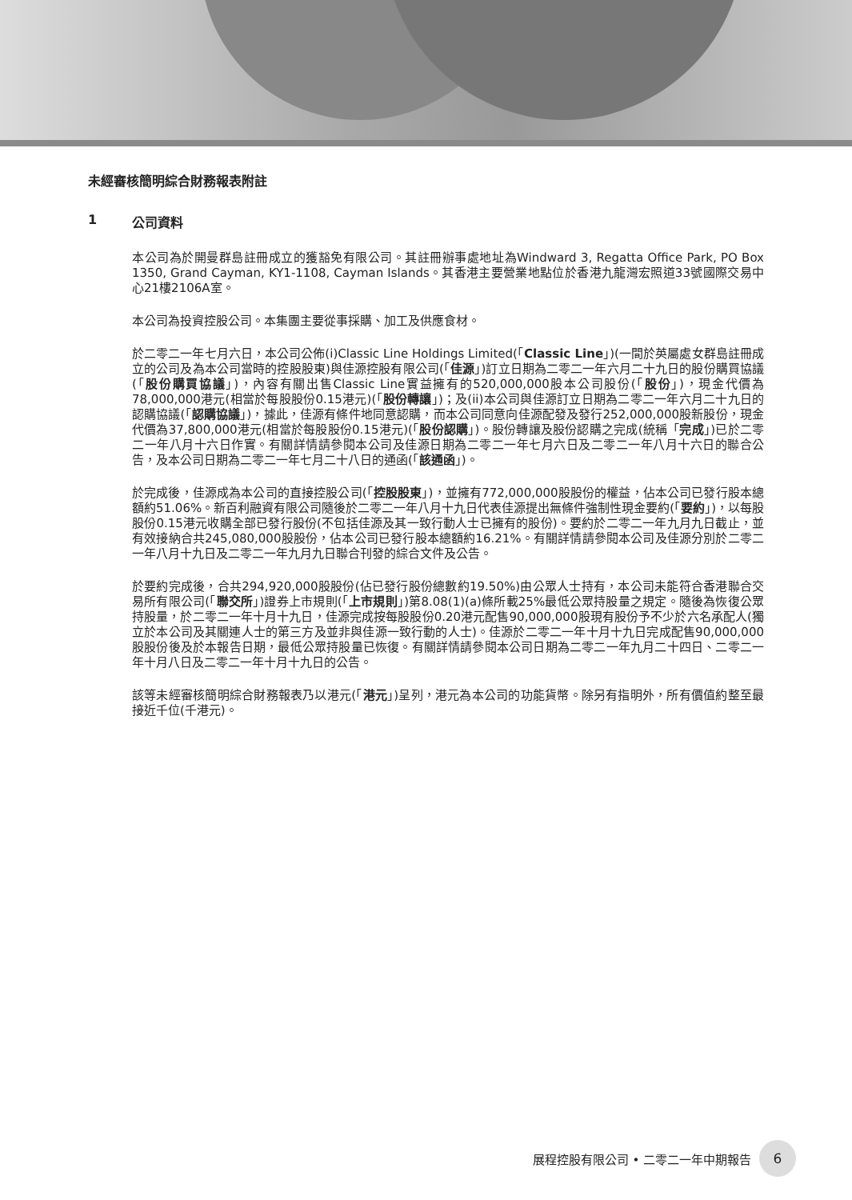未經審核簡明綜合財務報表附註
1 公司資料
本公司為於開曼群島註冊成立的獲豁免有限公司。其註冊辦事處地址為Windward 3, Regatta Office Park, PO Box 1350, Grand Cayman, KY1-1108, Cayman Islands。其香港主要營業地點位於香港九龍灣宏照道33號國際交易中心21樓2106A室。
本公司為投資控股公司。本集團主要從事採購、加工及供應食材。
於二零二一年七月六日，本公司公佈(i)Classic Line Holdings Limited(「Classic Line」)(一間於英屬處女群島註冊成立的公司及為本公司當時的控股股東)與佳源控股有限公司(「佳源」)訂立日期為二零二一年六月二十九日的股份購買協議(「股份購買協議」)，內容有關出售Classic Line實益擁有的520,000,000股本公司股份(「股份」)，現金代價為78,000,000港元(相當於每股股份0.15港元)(「股份轉讓」)；及(ii)本公司與佳源訂立日期為二零二一年六月二十九日的認購協議(「認購協議」)，據此，佳源有條件地同意認購，而本公司同意向佳源配發及發行252,000,000股新股份，現金代價為37,800,000港元(相當於每股股份0.15港元)(「股份認購」)。股份轉讓及股份認購之完成(統稱「完成」)已於二零二一年八月十六日作實。有關詳情請參閱本公司及佳源日期為二零二一年七月六日及二零二一年八月十六日的聯合公告，及本公司日期為二零二一年七月二十八日的通函(「該通函」)。
於完成後，佳源成為本公司的直接控股公司(「控股股東」)，並擁有772,000,000股股份的權益，佔本公司已發行股本總額約51.06%。新百利融資有限公司隨後於二零二一年八月十九日代表佳源提出無條件強制性現金要約(「要約」)，以每股股份0.15港元收購全部已發行股份(不包括佳源及其一致行動人士已擁有的股份)。要約於二零二一年九月九日截止，並有效接納合共245,080,000股股份，佔本公司已發行股本總額約16.21%。有關詳情請參閱本公司及佳源分別於二零二一年八月十九日及二零二一年九月九日聯合刊發的綜合文件及公告。
於要約完成後，合共294,920,000股股份(佔已發行股份總數約19.50%)由公眾人士持有，本公司未能符合香港聯合交易所有限公司(「聯交所」)證券上市規則(「上市規則」)第8.08(1)(a)條所載25%最低公眾持股量之規定。隨後為恢復公眾持股量，於二零二一年十月十九日，佳源完成按每股股份0.20港元配售90,000,000股現有股份予不少於六名承配人(獨立於本公司及其關連人士的第三方及並非與佳源一致行動的人士)。佳源於二零二一年十月十九日完成配售90,000,000股股份後及於本報告日期，最低公眾持股量已恢復。有關詳情請參閱本公司日期為二零二一年九月二十四日、二零二一年十月八日及二零二一年十月十九日的公告。
該等未經審核簡明綜合財務報表乃以港元(「港元」)呈列，港元為本公司的功能貨幣。除另有指明外，所有價值約整至最接近千位(千港元)。
展程控股有限公司 • 二零二一年中期報告 6